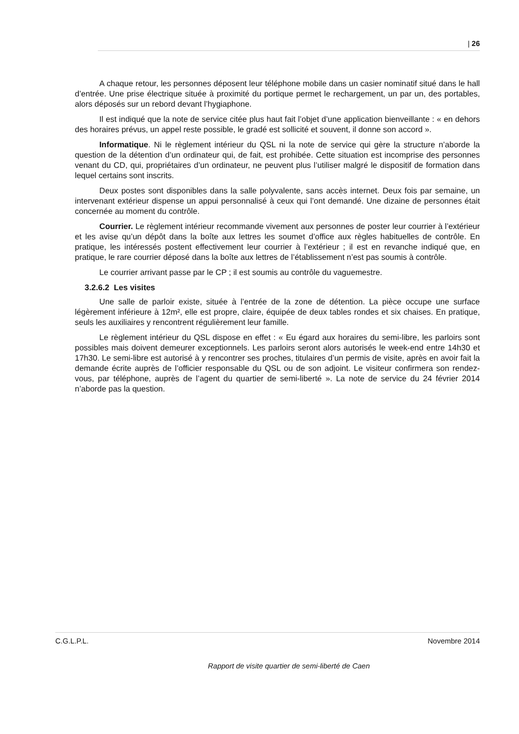| 26
A chaque retour, les personnes déposent leur téléphone mobile dans un casier nominatif situé dans le hall d’entrée. Une prise électrique située à proximité du portique permet le rechargement, un par un, des portables, alors déposés sur un rebord devant l’hygiaphone.
Il est indiqué que la note de service citée plus haut fait l’objet d’une application bienveillante : « en dehors des horaires prévus, un appel reste possible, le gradé est sollicité et souvent, il donne son accord ».
Informatique. Ni le règlement intérieur du QSL ni la note de service qui gère la structure n’aborde la question de la détention d’un ordinateur qui, de fait, est prohibée. Cette situation est incomprise des personnes venant du CD, qui, propriétaires d’un ordinateur, ne peuvent plus l’utiliser malgré le dispositif de formation dans lequel certains sont inscrits.
Deux postes sont disponibles dans la salle polyvalente, sans accès internet. Deux fois par semaine, un intervenant extérieur dispense un appui personnalisé à ceux qui l’ont demandé. Une dizaine de personnes était concernée au moment du contrôle.
Courrier. Le règlement intérieur recommande vivement aux personnes de poster leur courrier à l’extérieur et les avise qu’un dépôt dans la boîte aux lettres les soumet d’office aux règles habituelles de contrôle. En pratique, les intéressés postent effectivement leur courrier à l’extérieur ; il est en revanche indiqué que, en pratique, le rare courrier déposé dans la boîte aux lettres de l’établissement n’est pas soumis à contrôle.
Le courrier arrivant passe par le CP ; il est soumis au contrôle du vaguemestre.
3.2.6.2 Les visites
Une salle de parloir existe, située à l’entrée de la zone de détention. La pièce occupe une surface légèrement inférieure à 12m², elle est propre, claire, équipée de deux tables rondes et six chaises. En pratique, seuls les auxiliaires y rencontrent régulièrement leur famille.
Le règlement intérieur du QSL dispose en effet : « Eu égard aux horaires du semi-libre, les parloirs sont possibles mais doivent demeurer exceptionnels. Les parloirs seront alors autorisés le week-end entre 14h30 et 17h30. Le semi-libre est autorisé à y rencontrer ses proches, titulaires d’un permis de visite, après en avoir fait la demande écrite auprès de l’officier responsable du QSL ou de son adjoint. Le visiteur confirmera son rendez-vous, par téléphone, auprès de l’agent du quartier de semi-liberté ». La note de service du 24 février 2014 n’aborde pas la question.
C.G.L.P.L. Novembre 2014
Rapport de visite quartier de semi-liberté de Caen